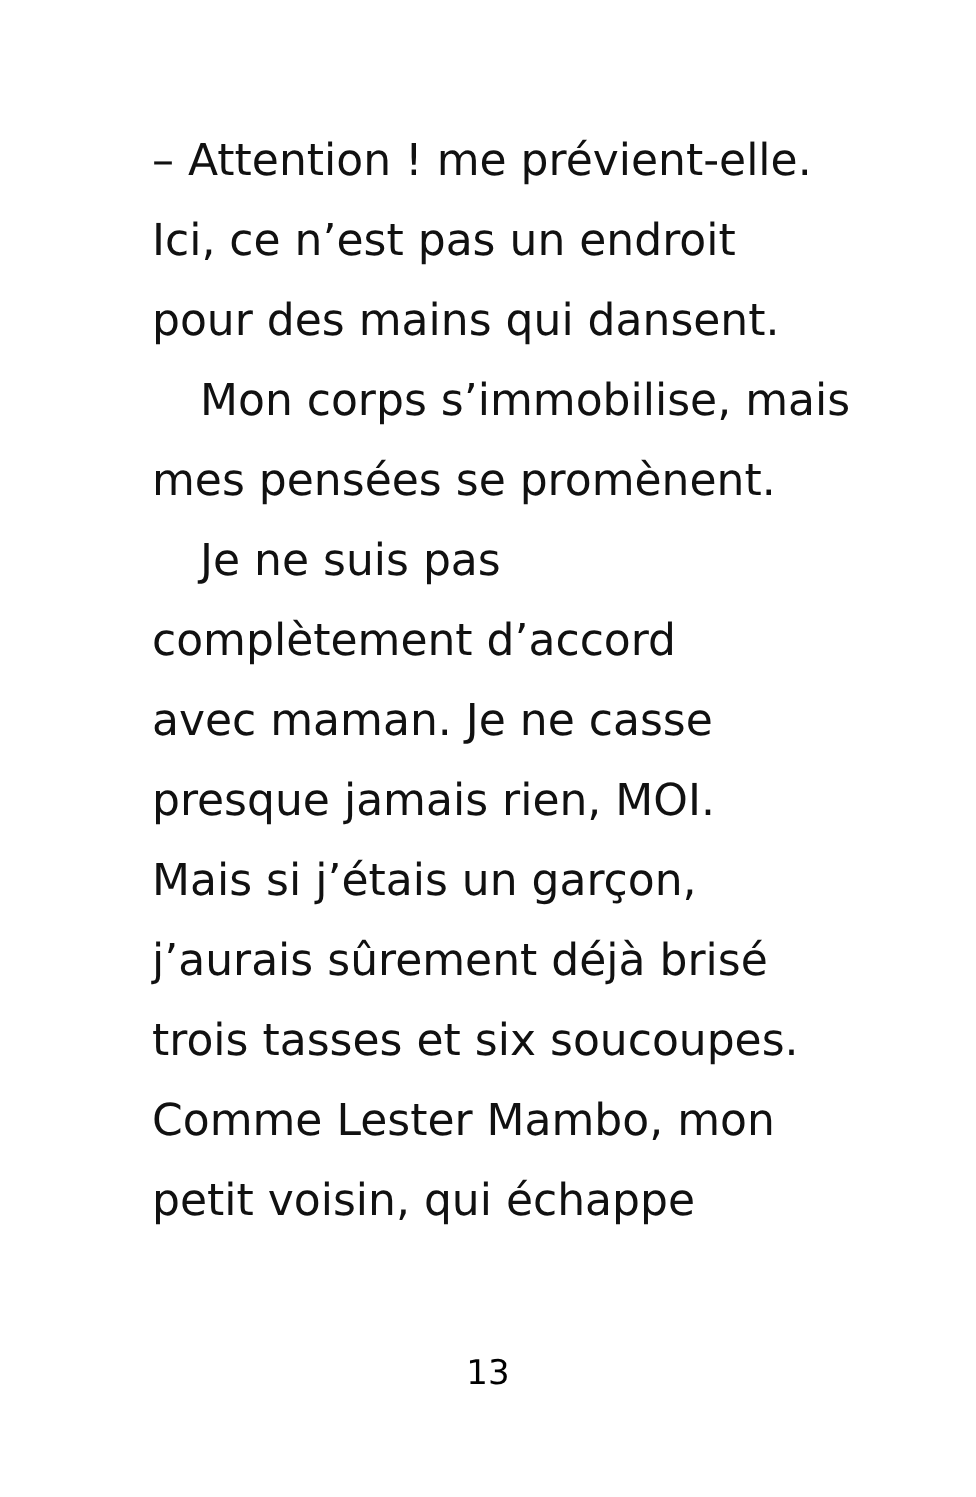– Attention ! me prévient-elle.
Ici, ce n’est pas un endroit
pour des mains qui dansent.
Mon corps s’immobilise, mais
mes pensées se promènent.
Je ne suis pas
complètement d’accord
avec maman. Je ne casse
presque jamais rien, MOI.
Mais si j’étais un garçon,
j’aurais sûrement déjà brisé
trois tasses et six soucoupes.
Comme Lester Mambo, mon
petit voisin, qui échappe
13